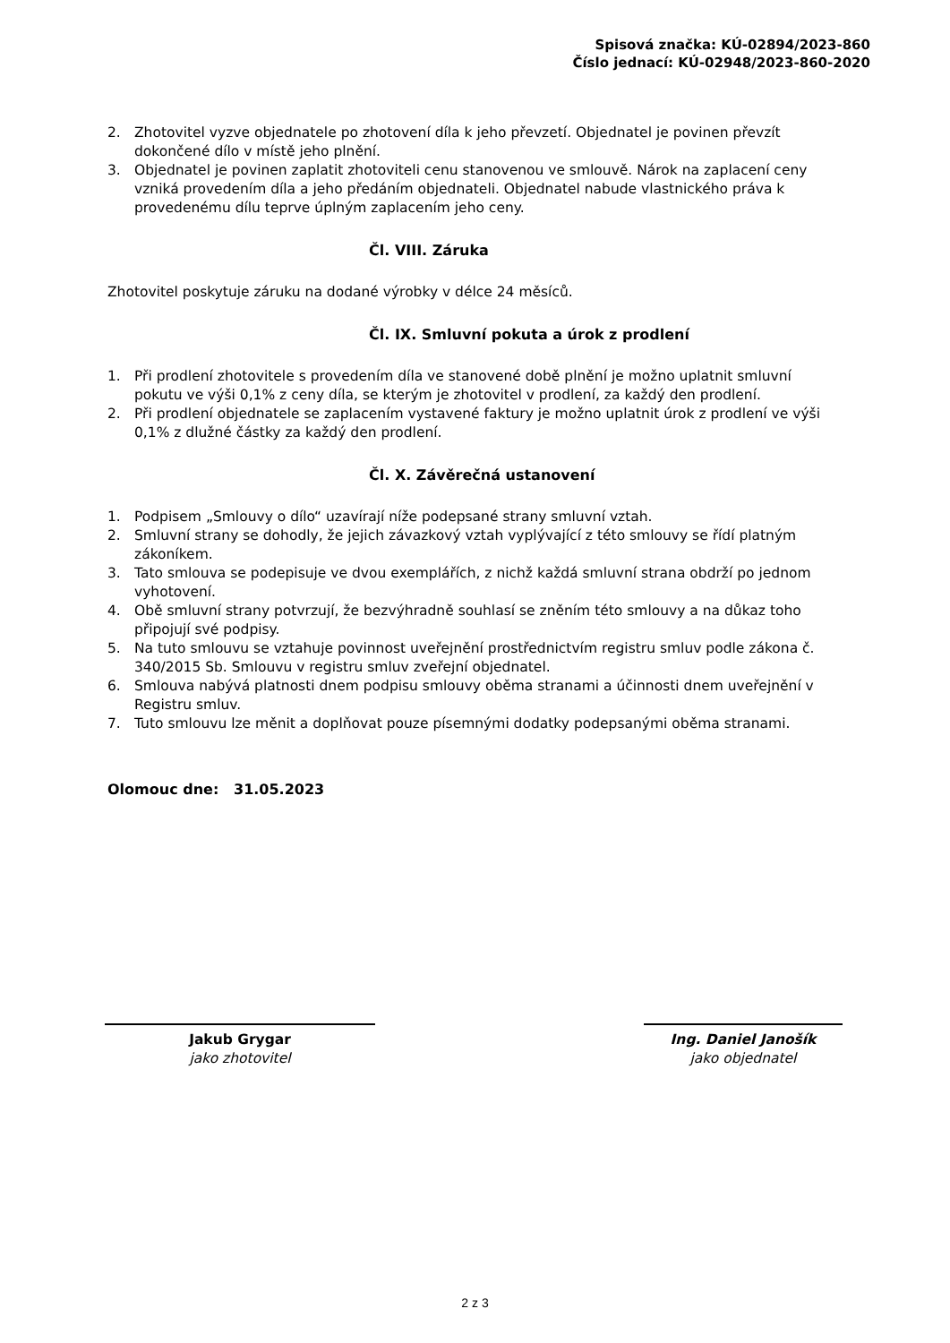Spisová značka: KÚ-02894/2023-860
Číslo jednací: KÚ-02948/2023-860-2020
2. Zhotovitel vyzve objednatele po zhotovení díla k jeho převzetí. Objednatel je povinen převzít dokončené dílo v místě jeho plnění.
3. Objednatel je povinen zaplatit zhotoviteli cenu stanovenou ve smlouvě. Nárok na zaplacení ceny vzniká provedením díla a jeho předáním objednateli. Objednatel nabude vlastnického práva k provedenému dílu teprve úplným zaplacením jeho ceny.
Čl. VIII. Záruka
Zhotovitel poskytuje záruku na dodané výrobky v délce 24 měsíců.
Čl. IX. Smluvní pokuta a úrok z prodlení
1. Při prodlení zhotovitele s provedením díla ve stanovené době plnění je možno uplatnit smluvní pokutu ve výši 0,1% z ceny díla, se kterým je zhotovitel v prodlení, za každý den prodlení.
2. Při prodlení objednatele se zaplacením vystavené faktury je možno uplatnit úrok z prodlení ve výši 0,1% z dlužné částky za každý den prodlení.
Čl. X. Závěrečná ustanovení
1. Podpisem „Smlouvy o dílo“ uzavírají níže podepsané strany smluvní vztah.
2. Smluvní strany se dohodly, že jejich závazkový vztah vyplývající z této smlouvy se řídí platným zákoníkem.
3. Tato smlouva se podepisuje ve dvou exemplářích, z nichž každá smluvní strana obdrží po jednom vyhotovení.
4. Obě smluvní strany potvrzují, že bezvýhradně souhlasí se zněním této smlouvy a na důkaz toho připojují své podpisy.
5. Na tuto smlouvu se vztahuje povinnost uveřejnění prostřednictvím registru smluv podle zákona č. 340/2015 Sb. Smlouvu v registru smluv zveřejní objednatel.
6. Smlouva nabývá platnosti dnem podpisu smlouvy oběma stranami a účinnosti dnem uveřejnění v Registru smluv.
7. Tuto smlouvu lze měnit a doplňovat pouze písemnými dodatky podepsanými oběma stranami.
Olomouc dne: 31.05.2023
Jakub Grygar
jako zhotovitel
Ing. Daniel Janošík
jako objednatel
2 z 3